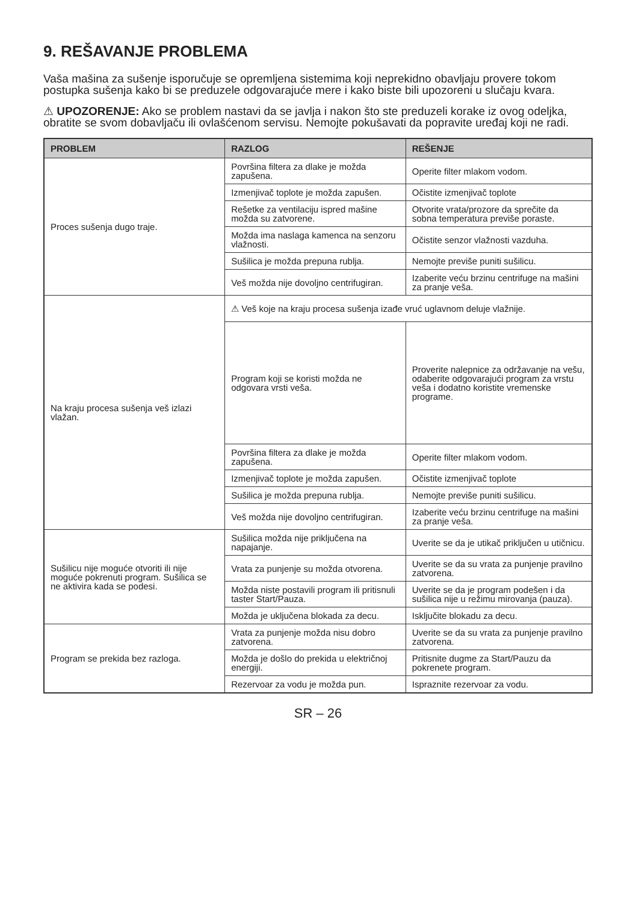9. REŠAVANJE PROBLEMA
Vaša mašina za sušenje isporučuje se opremljena sistemima koji neprekidno obavljaju provere tokom postupka sušenja kako bi se preduzele odgovarajuće mere i kako biste bili upozoreni u slučaju kvara.
⚠ UPOZORENJE: Ako se problem nastavi da se javlja i nakon što ste preduzeli korake iz ovog odeljka, obratite se svom dobavljaču ili ovlašćenom servisu. Nemojte pokušavati da popravite uređaj koji ne radi.
| PROBLEM | RAZLOG | REŠENJE |
| --- | --- | --- |
| Proces sušenja dugo traje. | Površina filtera za dlake je možda zapušena. | Operite filter mlakom vodom. |
| | Izmenjivač toplote je možda zapušen. | Očistite izmenjivač toplote |
| | Rešetke za ventilaciju ispred mašine možda su zatvorene. | Otvorite vrata/prozore da sprečite da sobna temperatura previše poraste. |
| | Možda ima naslaga kamenca na senzoru vlažnosti. | Očistite senzor vlažnosti vazduha. |
| | Sušilica je možda prepuna rublja. | Nemojte previše puniti sušilicu. |
| | Veš možda nije dovoljno centrifugiran. | Izaberite veću brzinu centrifuge na mašini za pranje veša. |
| Na kraju procesa sušenja veš izlazi vlažan. | ⚠ Veš koje na kraju procesa sušenja izađe vruć uglavnom deluje vlažnije. | |
| | Program koji se koristi možda ne odgovara vrsti veša. | Proverite nalepnice za održavanje na vešu, odaberite odgovarajući program za vrstu veša i dodatno koristite vremenske programe. |
| | Površina filtera za dlake je možda zapušena. | Operite filter mlakom vodom. |
| | Izmenjivač toplote je možda zapušen. | Očistite izmenjivač toplote |
| | Sušilica je možda prepuna rublja. | Nemojte previše puniti sušilicu. |
| | Veš možda nije dovoljno centrifugiran. | Izaberite veću brzinu centrifuge na mašini za pranje veša. |
| Sušilicu nije moguće otvoriti ili nije moguće pokrenuti program. Sušilica se ne aktivira kada se podesi. | Sušilica možda nije priključena na napajanje. | Uverite se da je utikač priključen u utičnicu. |
| | Vrata za punjenje su možda otvorena. | Uverite se da su vrata za punjenje pravilno zatvorena. |
| | Možda niste postavili program ili pritisnuli taster Start/Pauza. | Uverite se da je program podešen i da sušilica nije u režimu mirovanja (pauza). |
| | Možda je uključena blokada za decu. | Isključite blokadu za decu. |
| Program se prekida bez razloga. | Vrata za punjenje možda nisu dobro zatvorena. | Uverite se da su vrata za punjenje pravilno zatvorena. |
| | Možda je došlo do prekida u električnoj energiji. | Pritisnite dugme za Start/Pauzu da pokrenete program. |
| | Rezervoar za vodu je možda pun. | Ispraznite rezervoar za vodu. |
SR – 26